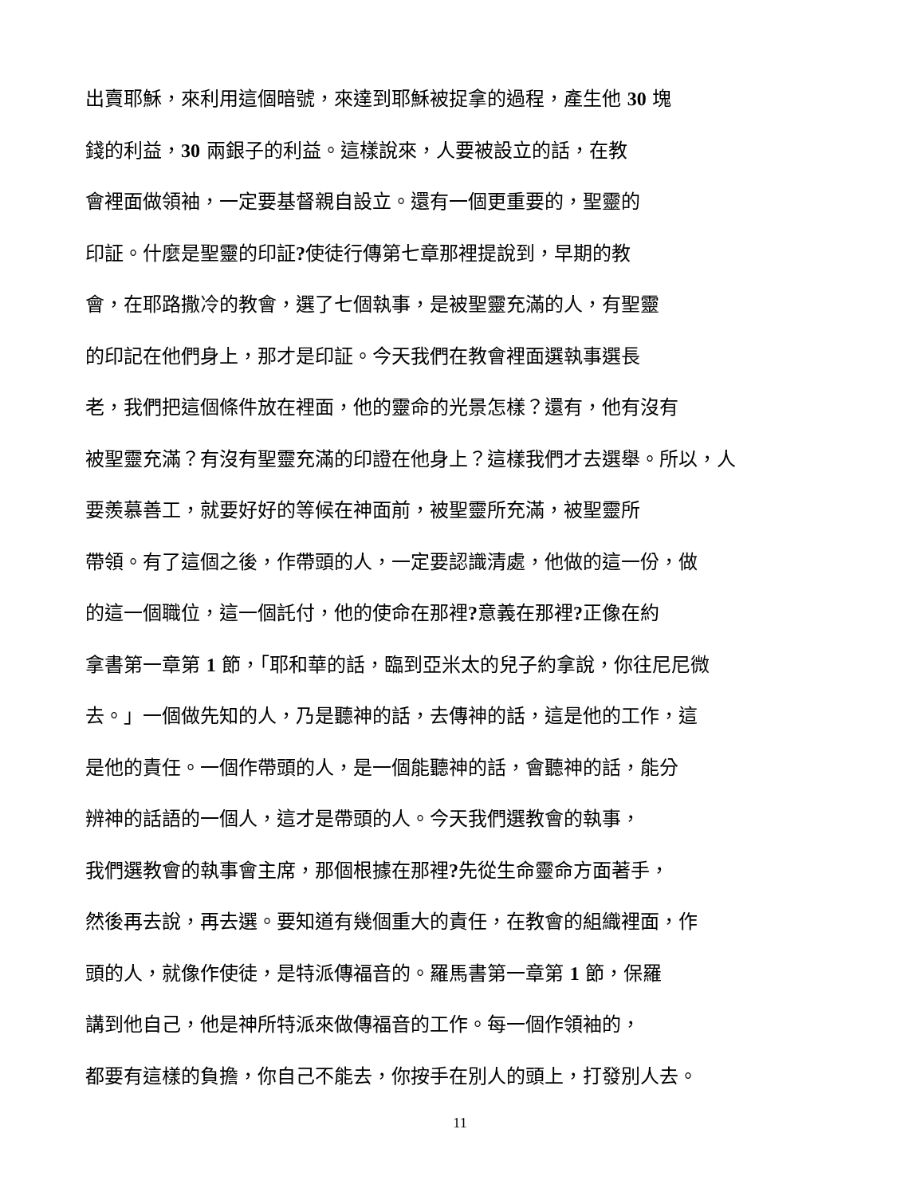出賣耶穌，來利用這個暗號，來達到耶穌被捉拿的過程，產生他 30 塊
錢的利益，30 兩銀子的利益。這樣說來，人要被設立的話，在教
會裡面做領袖，一定要基督親自設立。還有一個更重要的，聖靈的
印証。什麼是聖靈的印証?使徒行傳第七章那裡提說到，早期的教
會，在耶路撒冷的教會，選了七個執事，是被聖靈充滿的人，有聖靈
的印記在他們身上，那才是印証。今天我們在教會裡面選執事選長
老，我們把這個條件放在裡面，他的靈命的光景怎樣？還有，他有沒有
被聖靈充滿？有沒有聖靈充滿的印證在他身上？這樣我們才去選舉。所以，人
要羨慕善工，就要好好的等候在神面前，被聖靈所充滿，被聖靈所
帶領。有了這個之後，作帶頭的人，一定要認識清處，他做的這一份，做
的這一個職位，這一個託付，他的使命在那裡?意義在那裡?正像在約
拿書第一章第 1 節，「耶和華的話，臨到亞米太的兒子約拿說，你往尼尼微
去。」一個做先知的人，乃是聽神的話，去傳神的話，這是他的工作，這
是他的責任。一個作帶頭的人，是一個能聽神的話，會聽神的話，能分
辨神的話語的一個人，這才是帶頭的人。今天我們選教會的執事，
我們選教會的執事會主席，那個根據在那裡?先從生命靈命方面著手，
然後再去說，再去選。要知道有幾個重大的責任，在教會的組織裡面，作
頭的人，就像作使徒，是特派傳福音的。羅馬書第一章第 1 節，保羅
講到他自己，他是神所特派來做傳福音的工作。每一個作領袖的，
都要有這樣的負擔，你自己不能去，你按手在別人的頭上，打發別人去。
11